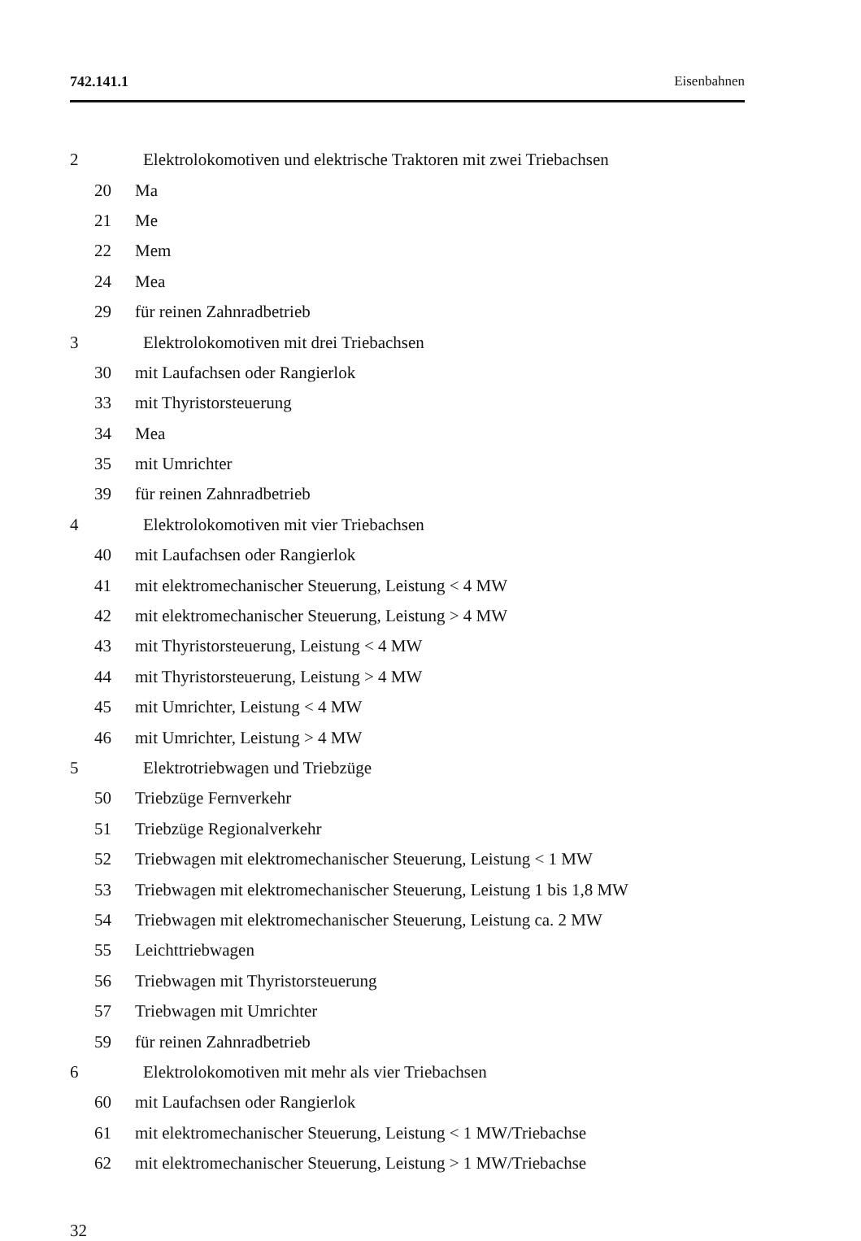742.141.1 Eisenbahnen
2 Elektrolokomotiven und elektrische Traktoren mit zwei Triebachsen
20 Ma
21 Me
22 Mem
24 Mea
29 für reinen Zahnradbetrieb
3 Elektrolokomotiven mit drei Triebachsen
30 mit Laufachsen oder Rangierlok
33 mit Thyristorsteuerung
34 Mea
35 mit Umrichter
39 für reinen Zahnradbetrieb
4 Elektrolokomotiven mit vier Triebachsen
40 mit Laufachsen oder Rangierlok
41 mit elektromechanischer Steuerung, Leistung < 4 MW
42 mit elektromechanischer Steuerung, Leistung > 4 MW
43 mit Thyristorsteuerung, Leistung < 4 MW
44 mit Thyristorsteuerung, Leistung > 4 MW
45 mit Umrichter, Leistung < 4 MW
46 mit Umrichter, Leistung > 4 MW
5 Elektrotriebwagen und Triebzüge
50 Triebzüge Fernverkehr
51 Triebzüge Regionalverkehr
52 Triebwagen mit elektromechanischer Steuerung, Leistung < 1 MW
53 Triebwagen mit elektromechanischer Steuerung, Leistung 1 bis 1,8 MW
54 Triebwagen mit elektromechanischer Steuerung, Leistung ca. 2 MW
55 Leichttriebwagen
56 Triebwagen mit Thyristorsteuerung
57 Triebwagen mit Umrichter
59 für reinen Zahnradbetrieb
6 Elektrolokomotiven mit mehr als vier Triebachsen
60 mit Laufachsen oder Rangierlok
61 mit elektromechanischer Steuerung, Leistung < 1 MW/Triebachse
62 mit elektromechanischer Steuerung, Leistung > 1 MW/Triebachse
32